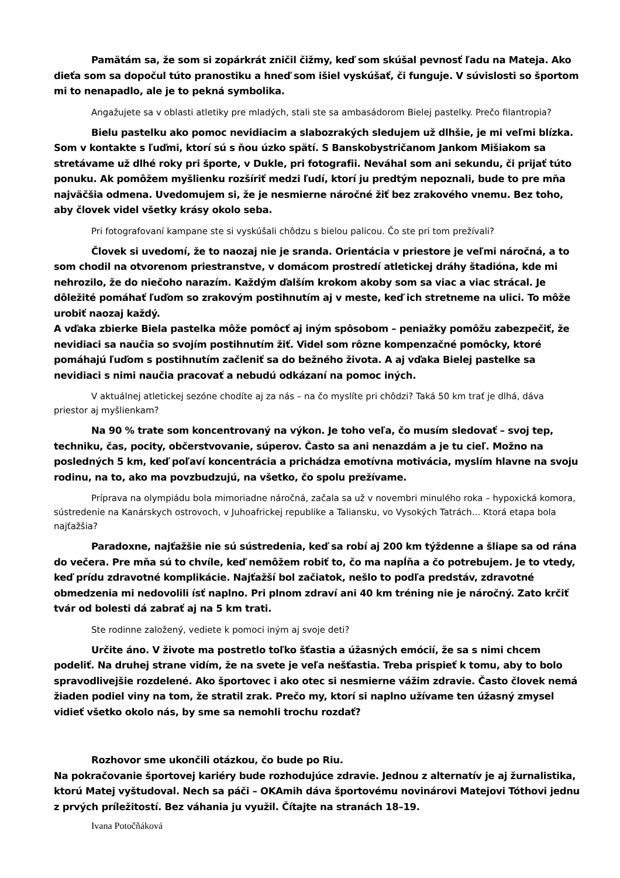Pamätám sa, že som si zopárkrát zničil čižmy, keď som skúšal pevnosť ľadu na Mateja. Ako dieťa som sa dopočul túto pranostiku a hneď som išiel vyskúšať, či funguje. V súvislosti so športom mi to nenapadlo, ale je to pekná symbolika.
Angažujete sa v oblasti atletiky pre mladých, stali ste sa ambasádorom Bielej pastelky. Prečo filantropia?
Bielu pastelku ako pomoc nevidiacim a slabozrakých sledujem už dlhšie, je mi veľmi blízka. Som v kontakte s ľuďmi, ktorí sú s ňou úzko spätí. S Banskobystričanom Jankom Mišiakom sa stretávame už dlhé roky pri športe, v Dukle, pri fotografii. Neváhal som ani sekundu, či prijať túto ponuku. Ak pomôžem myšlienku rozšíriť medzi ľudí, ktorí ju predtým nepoznali, bude to pre mňa najväčšia odmena. Uvedomujem si, že je nesmierne náročné žiť bez zrakového vnemu. Bez toho, aby človek videl všetky krásy okolo seba.
Pri fotografovaní kampane ste si vyskúšali chôdzu s bielou palicou. Čo ste pri tom prežívali?
Človek si uvedomí, že to naozaj nie je sranda. Orientácia v priestore je veľmi náročná, a to som chodil na otvorenom priestranstve, v domácom prostredí atletickej dráhy štadióna, kde mi nehrozilo, že do niečoho narazím. Každým ďalším krokom akoby som sa viac a viac strácal. Je dôležité pomáhať ľuďom so zrakovým postihnutím aj v meste, keď ich stretneme na ulici. To môže urobiť naozaj každý.
A vďaka zbierke Biela pastelka môže pomôcť aj iným spôsobom – peniažky pomôžu zabezpečiť, že nevidiaci sa naučia so svojím postihnutím žiť. Videl som rôzne kompenzačné pomôcky, ktoré pomáhajú ľuďom s postihnutím začleniť sa do bežného života. A aj vďaka Bielej pastelke sa nevidiaci s nimi naučia pracovať a nebudú odkázaní na pomoc iných.
V aktuálnej atletickej sezóne chodíte aj za nás – na čo myslíte pri chôdzi? Taká 50 km trať je dlhá, dáva priestor aj myšlienkam?
Na 90 % trate som koncentrovaný na výkon. Je toho veľa, čo musím sledovať – svoj tep, techniku, čas, pocity, občerstvovanie, súperov. Často sa ani nenazdám a je tu cieľ. Možno na posledných 5 km, keď poľaví koncentrácia a prichádza emotívna motivácia, myslím hlavne na svoju rodinu, na to, ako ma povzbudzujú, na všetko, čo spolu prežívame.
Príprava na olympiádu bola mimoriadne náročná, začala sa už v novembri minulého roka – hypoxická komora, sústredenie na Kanárskych ostrovoch, v Juhoafrickej republike a Taliansku, vo Vysokých Tatrách... Ktorá etapa bola najťažšia?
Paradoxne, najťažšie nie sú sústredenia, keď sa robí aj 200 km týždenne a šliape sa od rána do večera. Pre mňa sú to chvíle, keď nemôžem robiť to, čo ma napĺňa a čo potrebujem. Je to vtedy, keď prídu zdravotné komplikácie. Najťažší bol začiatok, nešlo to podľa predstáv, zdravotné obmedzenia mi nedovolili ísť naplno. Pri plnom zdraví ani 40 km tréning nie je náročný. Zato krčiť tvár od bolesti dá zabrať aj na 5 km trati.
Ste rodinne založený, vediete k pomoci iným aj svoje deti?
Určite áno. V živote ma postretlo toľko šťastia a úžasných emócií, že sa s nimi chcem podeliť. Na druhej strane vidím, že na svete je veľa nešťastia. Treba prispieť k tomu, aby to bolo spravodlivejšie rozdelené. Ako športovec i ako otec si nesmierne vážim zdravie. Často človek nemá žiaden podiel viny na tom, že stratil zrak. Prečo my, ktorí si naplno užívame ten úžasný zmysel vidieť všetko okolo nás, by sme sa nemohli trochu rozdať?
Rozhovor sme ukončili otázkou, čo bude po Riu.
Na pokračovanie športovej kariéry bude rozhodujúce zdravie. Jednou z alternatív je aj žurnalistika, ktorú Matej vyštudoval. Nech sa páči – OKAmih dáva športovému novinárovi Matejovi Tóthovi jednu z prvých príležitostí. Bez váhania ju využil. Čítajte na stranách 18–19.
Ivana Potočňáková